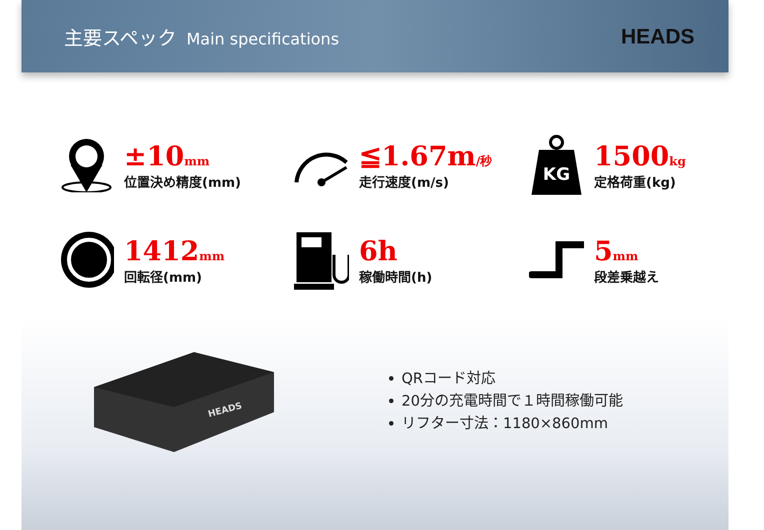主要スペック Main specifications
HEADS
±10mm
位置決め精度(mm)
≦1.67m/秒
走行速度(m/s)
KG
1500kg
定格荷重(kg)
1412mm
回転径(mm)
6h
稼働時間(h)
5mm
段差乗越え
HEADS
QRコード対応
20分の充電時間で１時間稼働可能
リフター寸法：1180×860mm